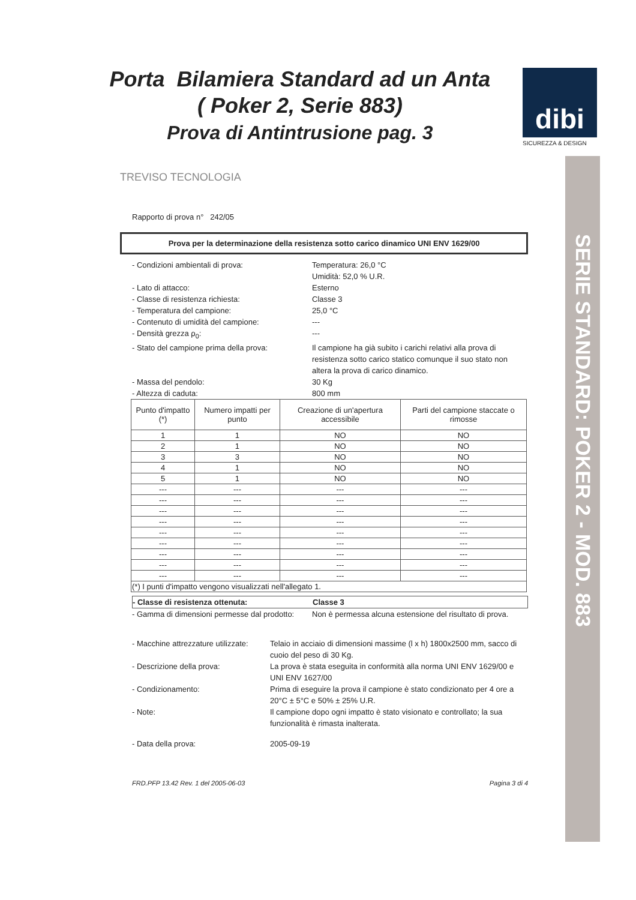Porta Bilamiera Standard ad un Anta
( Poker 2, Serie 883)
Prova di Antintrusione pag. 3
dibi
SICUREZZA & DESIGN
SERIE STANDARD: POKER 2 - MOD. 883
TREVISO TECNOLOGIA
Rapporto di prova n° 242/05
Prova per la determinazione della resistenza sotto carico dinamico UNI ENV 1629/00
- Condizioni ambientali di prova: Temperatura: 26,0 °C
Umidità: 52,0 % U.R.
- Lato di attacco: Esterno
- Classe di resistenza richiesta: Classe 3
- Temperatura del campione: 25,0 °C
- Contenuto di umidità del campione: ---
- Densità grezza ρ<sub>0</sub>: ---
- Stato del campione prima della prova: Il campione ha già subito i carichi relativi alla prova di resistenza sotto carico statico comunque il suo stato non altera la prova di carico dinamico.
- Massa del pendolo: 30 Kg
- Altezza di caduta: 800 mm
| Punto d'impatto (*) | Numero impatti per punto | Creazione di un'apertura accessibile | Parti del campione staccate o rimosse |
| --- | --- | --- | --- |
| 1 | 1 | NO | NO |
| 2 | 1 | NO | NO |
| 3 | 3 | NO | NO |
| 4 | 1 | NO | NO |
| 5 | 1 | NO | NO |
| --- | --- | --- | --- |
| --- | --- | --- | --- |
| --- | --- | --- | --- |
| --- | --- | --- | --- |
| --- | --- | --- | --- |
| --- | --- | --- | --- |
| --- | --- | --- | --- |
| --- | --- | --- | --- |
| --- | --- | --- | --- |
| (*) I punti d'impatto vengono visualizzati nell'allegato 1. | | | |
- Classe di resistenza ottenuta: Classe 3
- Gamma di dimensioni permesse dal prodotto: Non è permessa alcuna estensione del risultato di prova.
- Macchine attrezzature utilizzate: Telaio in acciaio di dimensioni massime (l x h) 1800x2500 mm, sacco di cuoio del peso di 30 Kg.
- Descrizione della prova: La prova è stata eseguita in conformità alla norma UNI ENV 1629/00 e UNI ENV 1627/00
- Condizionamento: Prima di eseguire la prova il campione è stato condizionato per 4 ore a 20°C ± 5°C e 50% ± 25% U.R.
- Note: Il campione dopo ogni impatto è stato visionato e controllato; la sua funzionalità è rimasta inalterata.
- Data della prova: 2005-09-19
FRD.PFP 13.42 Rev. 1 del 2005-06-03 Pagina 3 di 4